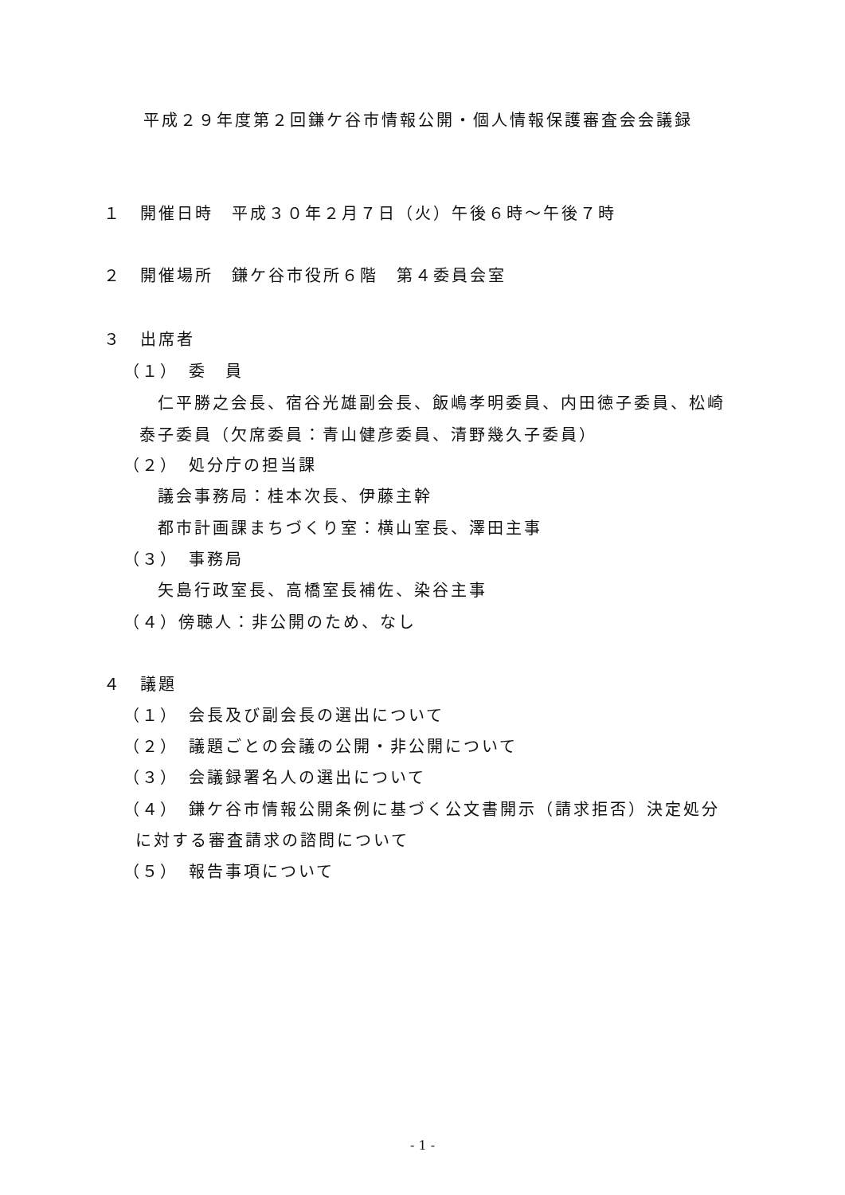平成２９年度第２回鎌ケ谷市情報公開・個人情報保護審査会会議録
１　開催日時　平成３０年２月７日（火）午後６時～午後７時
２　開催場所　鎌ケ谷市役所６階　第４委員会室
３　出席者
（１）　委　員
仁平勝之会長、宿谷光雄副会長、飯嶋孝明委員、内田徳子委員、松崎
泰子委員（欠席委員：青山健彦委員、清野幾久子委員）
（２）　処分庁の担当課
議会事務局：桂本次長、伊藤主幹
都市計画課まちづくり室：横山室長、澤田主事
（３）　事務局
矢島行政室長、高橋室長補佐、染谷主事
（４）傍聴人：非公開のため、なし
４　議題
（１）　会長及び副会長の選出について
（２）　議題ごとの会議の公開・非公開について
（３）　会議録署名人の選出について
（４）　鎌ケ谷市情報公開条例に基づく公文書開示（請求拒否）決定処分
に対する審査請求の諮問について
（５）　報告事項について
- 1 -